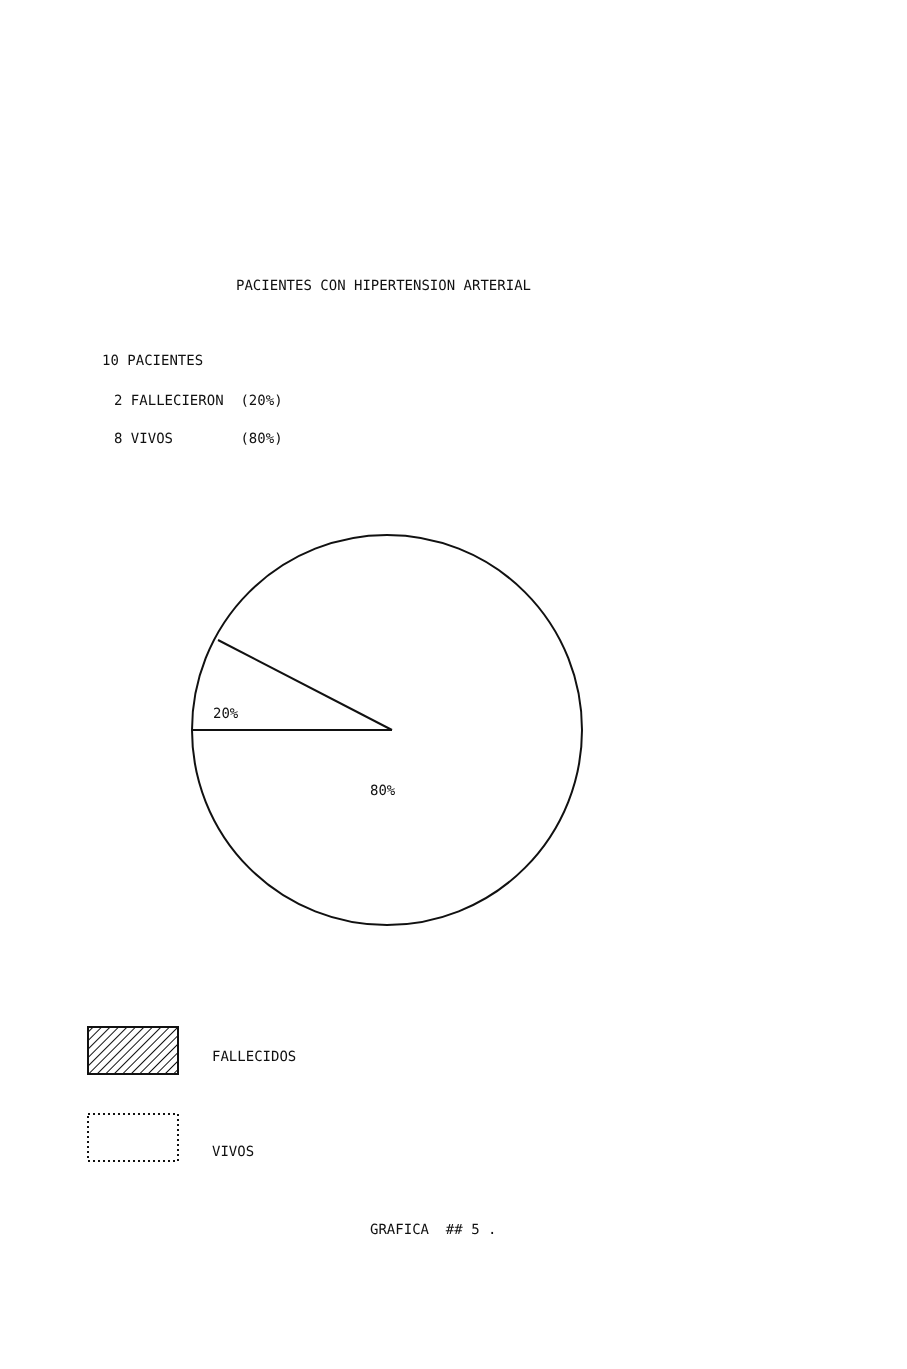PACIENTES CON HIPERTENSION ARTERIAL
10 PACIENTES
2 FALLECIERON (20%)
8 VIVOS (80%)
20%
80%
FALLECIDOS
VIVOS
GRAFICA ## 5 .